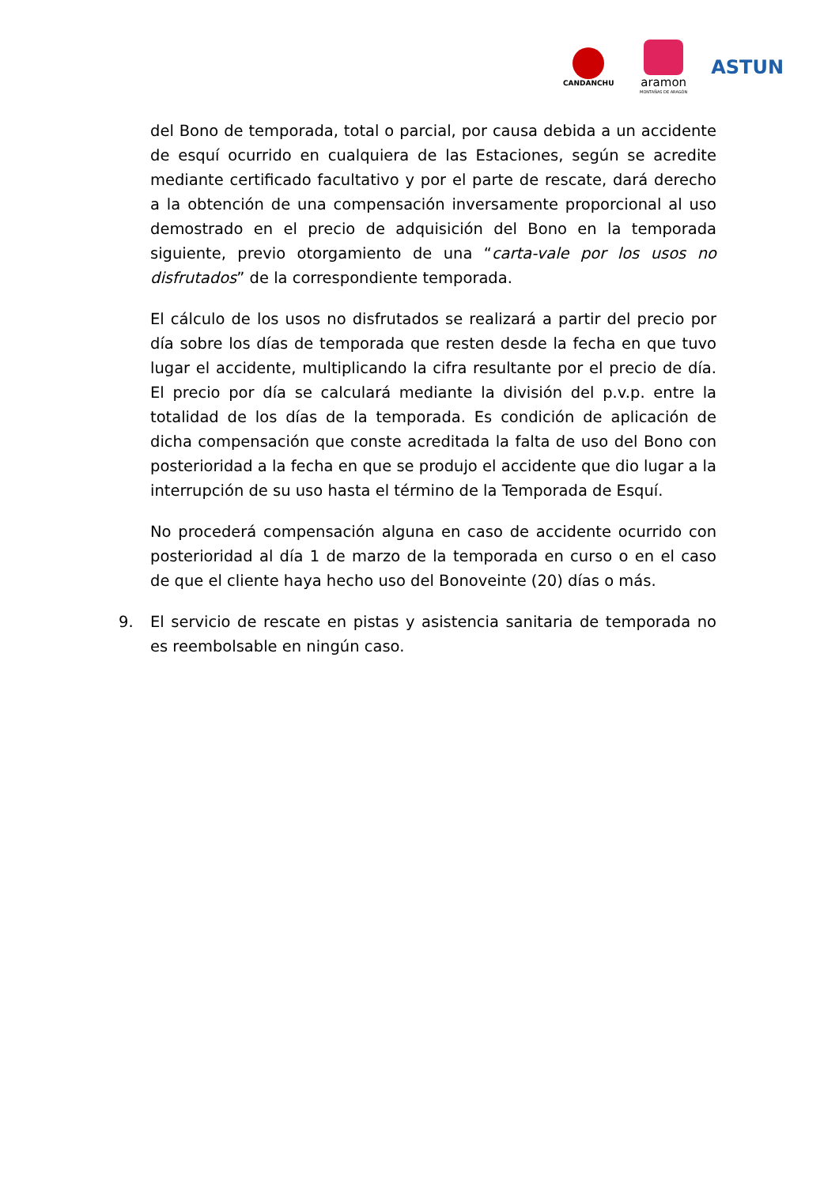CANDANCHU
aramon
MONTAÑAS DE ARAGÓN
ASTUN
del Bono de temporada, total o parcial, por causa debida a un accidente de esquí ocurrido en cualquiera de las Estaciones, según se acredite mediante certificado facultativo y por el parte de rescate, dará derecho a la obtención de una compensación inversamente proporcional al uso demostrado en el precio de adquisición del Bono en la temporada siguiente, previo otorgamiento de una “carta-vale por los usos no disfrutados” de la correspondiente temporada.
El cálculo de los usos no disfrutados se realizará a partir del precio por día sobre los días de temporada que resten desde la fecha en que tuvo lugar el accidente, multiplicando la cifra resultante por el precio de día. El precio por día se calculará mediante la división del p.v.p. entre la totalidad de los días de la temporada. Es condición de aplicación de dicha compensación que conste acreditada la falta de uso del Bono con posterioridad a la fecha en que se produjo el accidente que dio lugar a la interrupción de su uso hasta el término de la Temporada de Esquí.
No procederá compensación alguna en caso de accidente ocurrido con posterioridad al día 1 de marzo de la temporada en curso o en el caso de que el cliente haya hecho uso del Bonoveinte (20) días o más.
9. El servicio de rescate en pistas y asistencia sanitaria de temporada no es reembolsable en ningún caso.